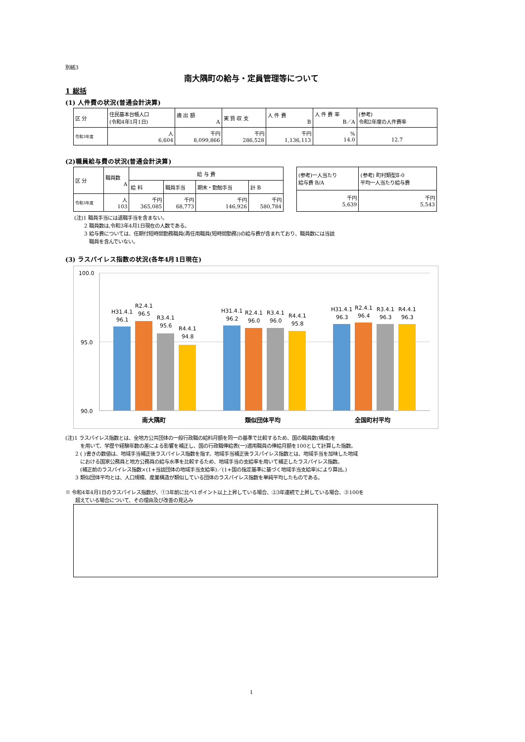別紙3
南大隅町の給与・定員管理等について
1 総括
(1) 人件費の状況(普通会計決算)
| 区 分 | 住民基本台帳人口 (令和4年1月1日) | 歳 出 額 A | 実 質 収 支 | 人 件 費 B | 人 件 費 率 B／A | (参考) 令和2年度の人件費率 |
| 令和3年度 | 人 6,604 | 千円 8,099,866 | 千円 286,528 | 千円 1,136,113 | % 14.0 | 12.7 |
(2)職員給与費の状況(普通会計決算)
| 区 分 | 職員数 A | 給 与 費 | | | |
| | | 給 料 | 職員手当 | 期末・勤勉手当 | 計 B |
| 令和3年度 | 人 103 | 千円 365,085 | 千円 68,773 | 千円 146,926 | 千円 580,784 |
| (参考)一人当たり 給与費 B/A | (参考) 町村類型Ⅱ-0 平均一人当たり給与費 |
| 千円 5,639 | 千円 5,543 |
(注)1 職員手当には退職手当を含まない。
　　2 職員数は,令和3年4月1日現在の人数である。
　　3 給与費については、任期付短時間勤務職員(再任用職員(短時間勤務))の給与費が含まれており、職員数には当該
　　　職員を含んでいない。
(3) ラスパイレス指数の状況(各年4月1日現在)
100.0
95.0
90.0
H31.4.1
96.1
R2.4.1
96.5
R3.4.1
95.6
R4.4.1
94.8
H31.4.1
96.2
R2.4.1
96.0
R3.4.1
96.0
R4.4.1
95.8
H31.4.1
96.3
R2.4.1
96.4
R3.4.1
96.3
R4.4.1
96.3
南大隅町
類似団体平均
全国町村平均
(注)1 ラスパイレス指数とは、全地方公共団体の一般行政職の給料月額を同一の基準で比較するため、国の職員数(構成)を
　　　を用いて、学歴や経験年数の差による影響を補正し、国の行政職俸給表(一)適用職員の俸給月額を100として計算した指数。
　　2 ( )書きの数値は、地域手当補正後ラスパイレス指数を指す。地域手当補正後ラスパイレス指数とは、地域手当を加味した地域
　　　における国家公務員と地方公務員の給与水準を比較するため、地域手当の支給率を用いて補正したラスパイレス指数。
　　　(補正前のラスパイレス指数×(1+当該団体の地域手当支給率)／(1+国の指定基準に基づく地域手当支給率)により算出。)
　　3 類似団体平均とは、人口規模、産業構造が類似している団体のラスパイレス指数を単純平均したものである。
※ 令和4年4月1日のラスパイレス指数が、①3年前に比べ1ポイント以上上昇している場合、②3年連続で上昇している場合、③100を
　　超えている場合について、その理由及び改善の見込み
1